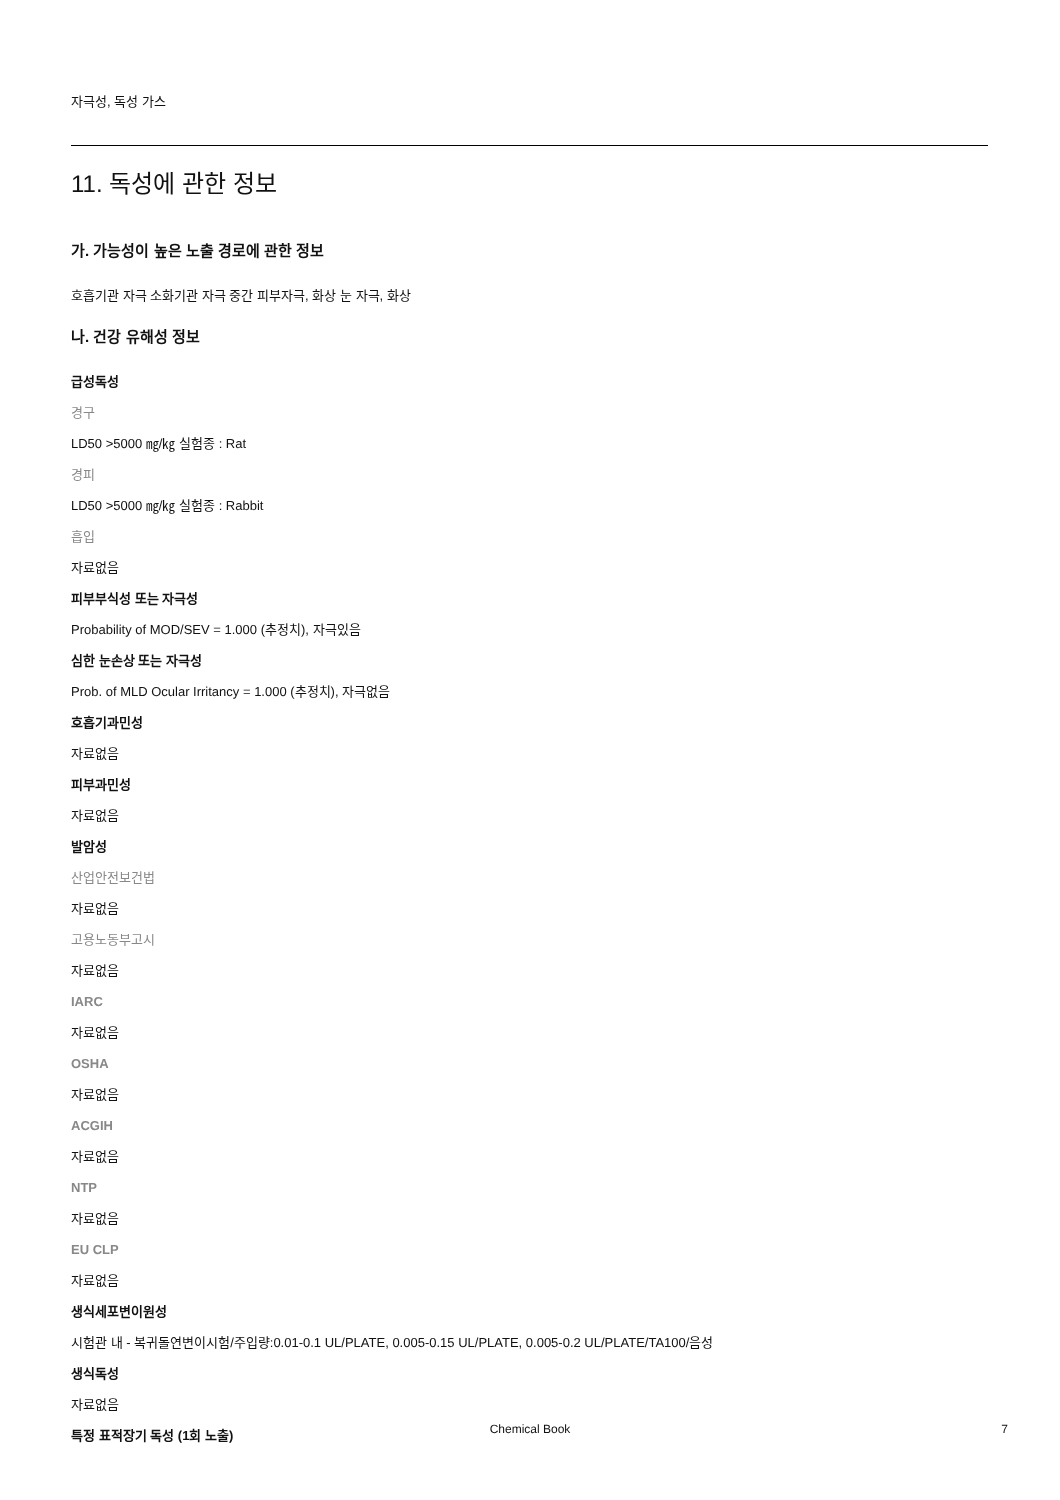자극성, 독성 가스
11. 독성에 관한 정보
가. 가능성이 높은 노출 경로에 관한 정보
호흡기관 자극 소화기관 자극 중간 피부자극, 화상 눈 자극, 화상
나. 건강 유해성 정보
급성독성
경구
LD50 >5000 ㎎/㎏ 실험종 : Rat
경피
LD50 >5000 ㎎/㎏ 실험종 : Rabbit
흡입
자료없음
피부부식성 또는 자극성
Probability of MOD/SEV = 1.000 (추정치), 자극있음
심한 눈손상 또는 자극성
Prob. of MLD Ocular Irritancy = 1.000 (추정치), 자극없음
호흡기과민성
자료없음
피부과민성
자료없음
발암성
산업안전보건법
자료없음
고용노동부고시
자료없음
IARC
자료없음
OSHA
자료없음
ACGIH
자료없음
NTP
자료없음
EU CLP
자료없음
생식세포변이원성
시험관 내 - 복귀돌연변이시험/주입량:0.01-0.1 UL/PLATE, 0.005-0.15 UL/PLATE, 0.005-0.2 UL/PLATE/TA100/음성
생식독성
자료없음
특정 표적장기 독성 (1회 노출)
Chemical Book 7